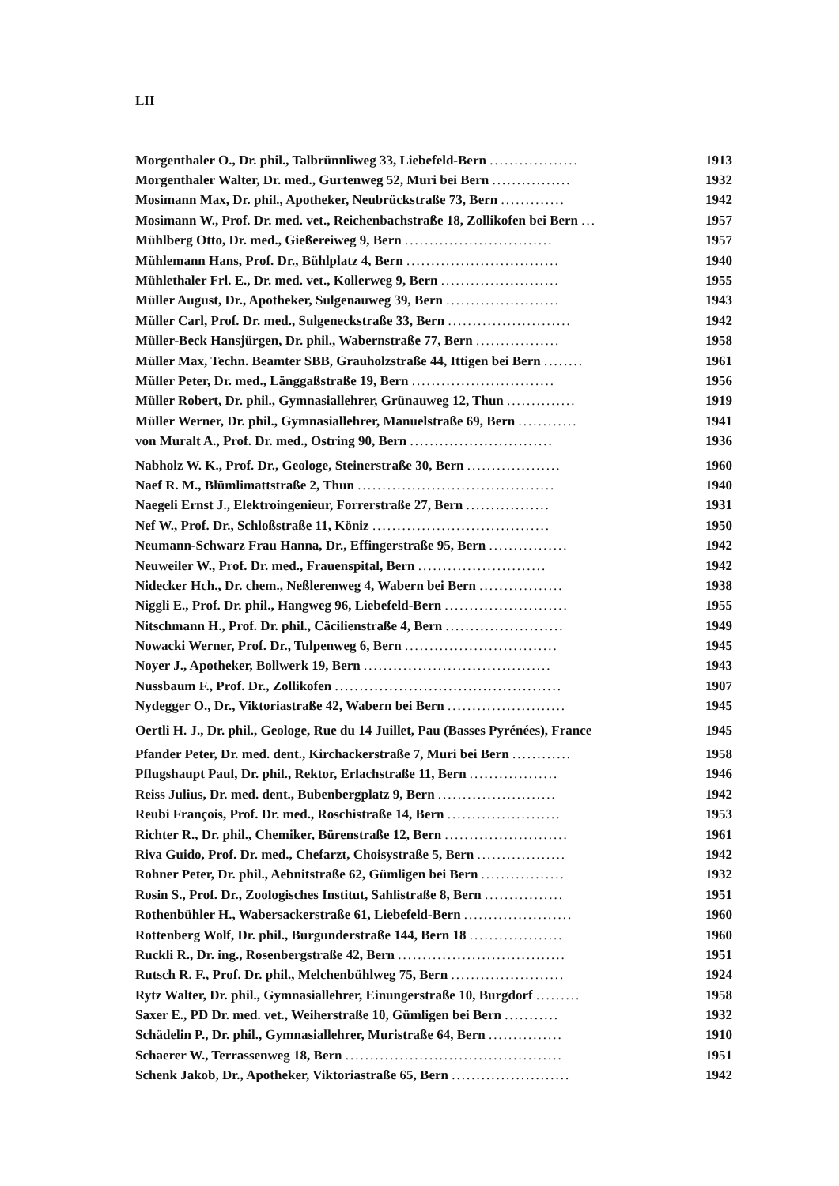LII
| Morgenthaler O., Dr. phil., Talbrünnliweg 33, Liebefeld-Bern .................. | 1913 |
| Morgenthaler Walter, Dr. med., Gurtenweg 52, Muri bei Bern ................ | 1932 |
| Mosimann Max, Dr. phil., Apotheker, Neubrückstraße 73, Bern ............. | 1942 |
| Mosimann W., Prof. Dr. med. vet., Reichenbachstraße 18, Zollikofen bei Bern ... | 1957 |
| Mühlberg Otto, Dr. med., Gießereiweg 9, Bern .............................. | 1957 |
| Mühlemann Hans, Prof. Dr., Bühlplatz 4, Bern ............................... | 1940 |
| Mühlethaler Frl. E., Dr. med. vet., Kollerweg 9, Bern ........................ | 1955 |
| Müller August, Dr., Apotheker, Sulgenauweg 39, Bern ....................... | 1943 |
| Müller Carl, Prof. Dr. med., Sulgeneckstraße 33, Bern ......................... | 1942 |
| Müller-Beck Hansjürgen, Dr. phil., Wabernstraße 77, Bern ................. | 1958 |
| Müller Max, Techn. Beamter SBB, Grauholzstraße 44, Ittigen bei Bern ........ | 1961 |
| Müller Peter, Dr. med., Länggaßstraße 19, Bern ............................. | 1956 |
| Müller Robert, Dr. phil., Gymnasiallehrer, Grünauweg 12, Thun .............. | 1919 |
| Müller Werner, Dr. phil., Gymnasiallehrer, Manuelstraße 69, Bern ............ | 1941 |
| von Muralt A., Prof. Dr. med., Ostring 90, Bern ............................. | 1936 |
| Nabholz W. K., Prof. Dr., Geologe, Steinerstraße 30, Bern ................... | 1960 |
| Naef R. M., Blümlimattstraße 2, Thun ........................................ | 1940 |
| Naegeli Ernst J., Elektroingenieur, Forrerstraße 27, Bern ................. | 1931 |
| Nef W., Prof. Dr., Schloßstraße 11, Köniz .................................... | 1950 |
| Neumann-Schwarz Frau Hanna, Dr., Effingerstraße 95, Bern ................ | 1942 |
| Neuweiler W., Prof. Dr. med., Frauenspital, Bern .......................... | 1942 |
| Nidecker Hch., Dr. chem., Neßlerenweg 4, Wabern bei Bern ................. | 1938 |
| Niggli E., Prof. Dr. phil., Hangweg 96, Liebefeld-Bern ......................... | 1955 |
| Nitschmann H., Prof. Dr. phil., Cäcilienstraße 4, Bern ........................ | 1949 |
| Nowacki Werner, Prof. Dr., Tulpenweg 6, Bern ............................... | 1945 |
| Noyer J., Apotheker, Bollwerk 19, Bern ...................................... | 1943 |
| Nussbaum F., Prof. Dr., Zollikofen .............................................. | 1907 |
| Nydegger O., Dr., Viktoriastraße 42, Wabern bei Bern ........................ | 1945 |
| Oertli H. J., Dr. phil., Geologe, Rue du 14 Juillet, Pau (Basses Pyrénées), France | 1945 |
| Pfander Peter, Dr. med. dent., Kirchackerstraße 7, Muri bei Bern ............ | 1958 |
| Pflugshaupt Paul, Dr. phil., Rektor, Erlachstraße 11, Bern .................. | 1946 |
| Reiss Julius, Dr. med. dent., Bubenbergplatz 9, Bern ........................ | 1942 |
| Reubi François, Prof. Dr. med., Roschistraße 14, Bern ....................... | 1953 |
| Richter R., Dr. phil., Chemiker, Bürenstraße 12, Bern ......................... | 1961 |
| Riva Guido, Prof. Dr. med., Chefarzt, Choisystraße 5, Bern .................. | 1942 |
| Rohner Peter, Dr. phil., Aebnitstraße 62, Gümligen bei Bern ................. | 1932 |
| Rosin S., Prof. Dr., Zoologisches Institut, Sahlistraße 8, Bern ................ | 1951 |
| Rothenbühler H., Wabersackerstraße 61, Liebefeld-Bern ...................... | 1960 |
| Rottenberg Wolf, Dr. phil., Burgunderstraße 144, Bern 18 ................... | 1960 |
| Ruckli R., Dr. ing., Rosenbergstraße 42, Bern .................................. | 1951 |
| Rutsch R. F., Prof. Dr. phil., Melchenbühlweg 75, Bern ....................... | 1924 |
| Rytz Walter, Dr. phil., Gymnasiallehrer, Einungerstraße 10, Burgdorf ......... | 1958 |
| Saxer E., PD Dr. med. vet., Weiherstraße 10, Gümligen bei Bern ........... | 1932 |
| Schädelin P., Dr. phil., Gymnasiallehrer, Muristraße 64, Bern ............... | 1910 |
| Schaerer W., Terrassenweg 18, Bern ............................................ | 1951 |
| Schenk Jakob, Dr., Apotheker, Viktoriastraße 65, Bern ........................ | 1942 |